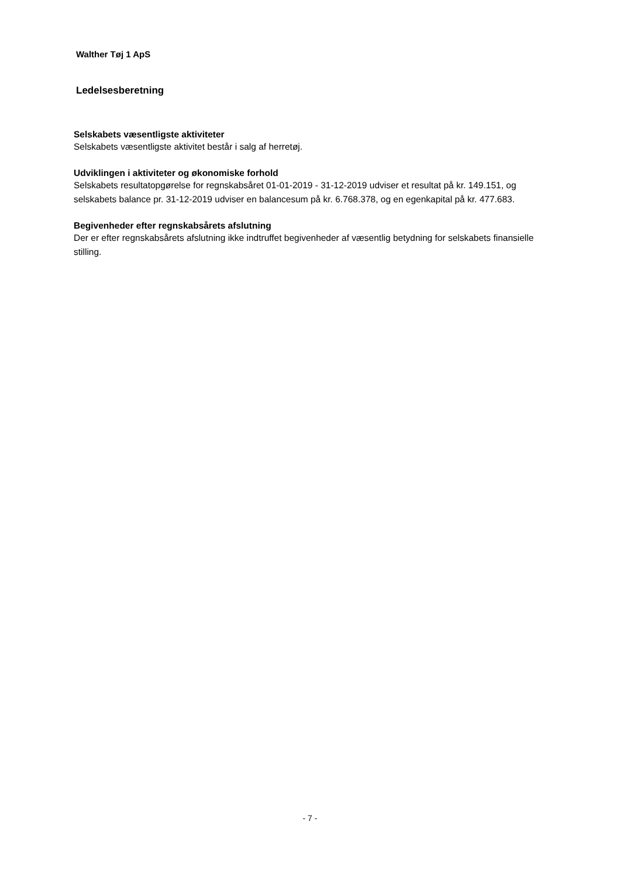Walther Tøj 1 ApS
Ledelsesberetning
Selskabets væsentligste aktiviteter
Selskabets væsentligste aktivitet består i salg af herretøj.
Udviklingen i aktiviteter og økonomiske forhold
Selskabets resultatopgørelse for regnskabsåret 01-01-2019 - 31-12-2019 udviser et resultat på kr. 149.151, og selskabets balance pr. 31-12-2019 udviser en balancesum på kr. 6.768.378, og en egenkapital på kr. 477.683.
Begivenheder efter regnskabsårets afslutning
Der er efter regnskabsårets afslutning ikke indtruffet begivenheder af væsentlig betydning for selskabets finansielle stilling.
- 7 -